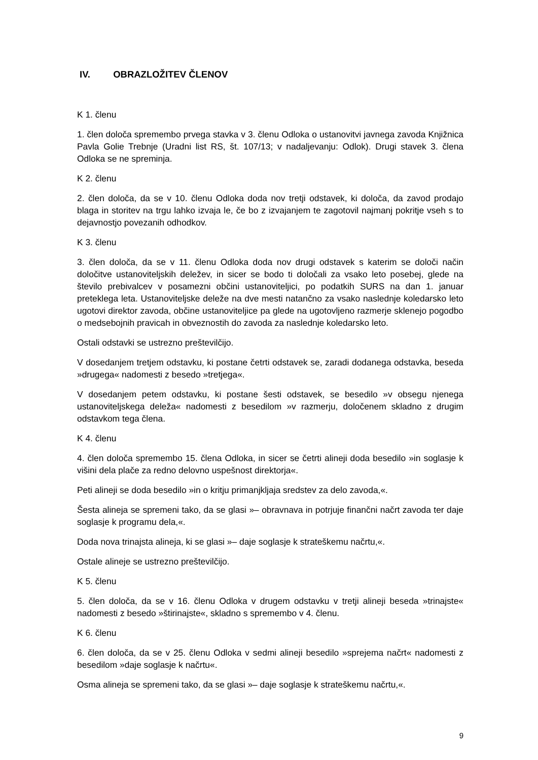IV. OBRAZLOŽITEV ČLENOV
K 1. členu
1. člen določa spremembo prvega stavka v 3. členu Odloka o ustanovitvi javnega zavoda Knjižnica Pavla Golie Trebnje (Uradni list RS, št. 107/13; v nadaljevanju: Odlok). Drugi stavek 3. člena Odloka se ne spreminja.
K 2. členu
2. člen določa, da se v 10. členu Odloka doda nov tretji odstavek, ki določa, da zavod prodajo blaga in storitev na trgu lahko izvaja le, če bo z izvajanjem te zagotovil najmanj pokritje vseh s to dejavnostjo povezanih odhodkov.
K 3. členu
3. člen določa, da se v 11. členu Odloka doda nov drugi odstavek s katerim se določi način določitve ustanoviteljskih deležev, in sicer se bodo ti določali za vsako leto posebej, glede na število prebivalcev v posamezni občini ustanoviteljici, po podatkih SURS na dan 1. januar preteklega leta. Ustanoviteljske deleže na dve mesti natančno za vsako naslednje koledarsko leto ugotovi direktor zavoda, občine ustanoviteljice pa glede na ugotovljeno razmerje sklenejo pogodbo o medsebojnih pravicah in obveznostih do zavoda za naslednje koledarsko leto.
Ostali odstavki se ustrezno preštevilčijo.
V dosedanjem tretjem odstavku, ki postane četrti odstavek se, zaradi dodanega odstavka, beseda »drugega« nadomesti z besedo »tretjega«.
V dosedanjem petem odstavku, ki postane šesti odstavek, se besedilo »v obsegu njenega ustanoviteljskega deleža« nadomesti z besedilom »v razmerju, določenem skladno z drugim odstavkom tega člena.
K 4. členu
4. člen določa spremembo 15. člena Odloka, in sicer se četrti alineji doda besedilo »in soglasje k višini dela plače za redno delovno uspešnost direktorja«.
Peti alineji se doda besedilo »in o kritju primanjkljaja sredstev za delo zavoda,«.
Šesta alineja se spremeni tako, da se glasi »– obravnava in potrjuje finančni načrt zavoda ter daje soglasje k programu dela,«.
Doda nova trinajsta alineja, ki se glasi »– daje soglasje k strateškemu načrtu,«.
Ostale alineje se ustrezno preštevilčijo.
K 5. členu
5. člen določa, da se v 16. členu Odloka v drugem odstavku v tretji alineji beseda »trinajste« nadomesti z besedo »štirinajste«, skladno s spremembo v 4. členu.
K 6. členu
6. člen določa, da se v 25. členu Odloka v sedmi alineji besedilo »sprejema načrt« nadomesti z besedilom »daje soglasje k načrtu«.
Osma alineja se spremeni tako, da se glasi »– daje soglasje k strateškemu načrtu,«.
9